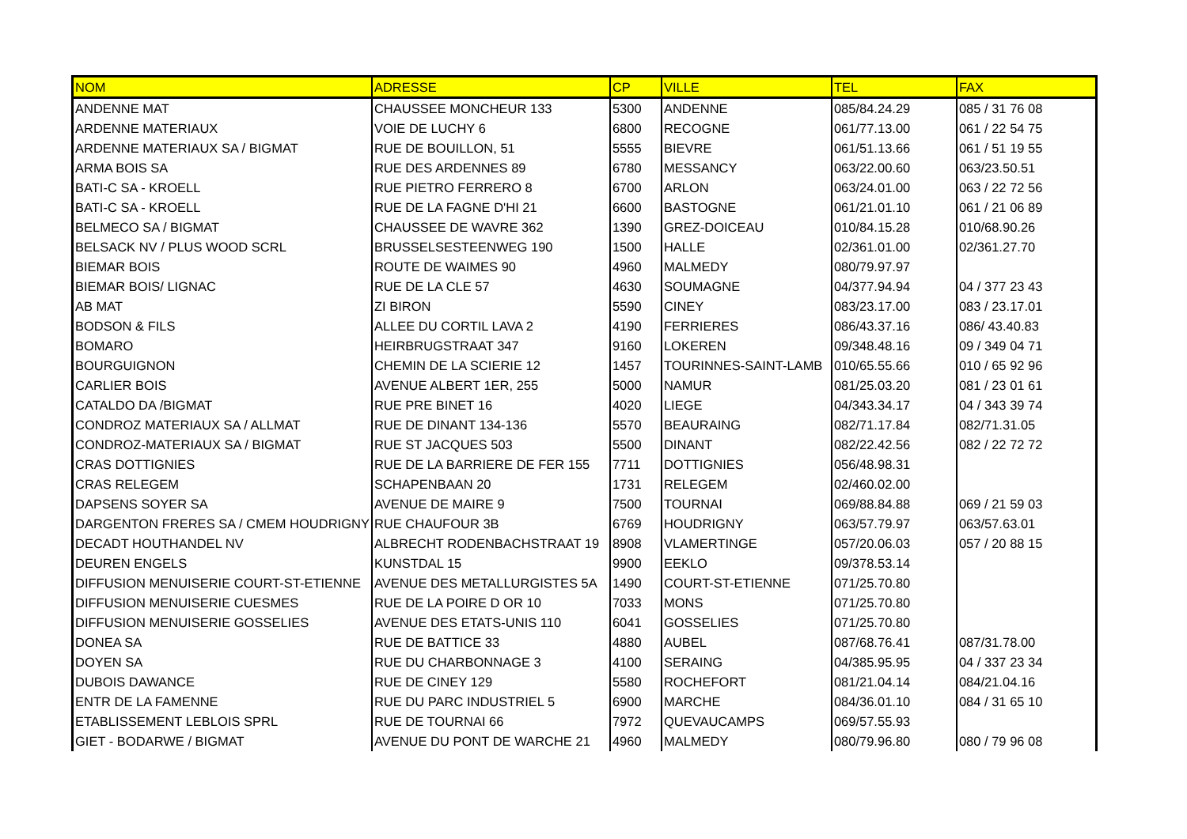| NOM | ADRESSE | CP | VILLE | TEL | FAX |
| --- | --- | --- | --- | --- | --- |
| ANDENNE MAT | CHAUSSEE MONCHEUR 133 | 5300 | ANDENNE | 085/84.24.29 | 085 / 31 76 08 |
| ARDENNE MATERIAUX | VOIE DE LUCHY 6 | 6800 | RECOGNE | 061/77.13.00 | 061 / 22 54 75 |
| ARDENNE MATERIAUX SA / BIGMAT | RUE DE BOUILLON, 51 | 5555 | BIEVRE | 061/51.13.66 | 061 / 51 19 55 |
| ARMA BOIS SA | RUE DES ARDENNES 89 | 6780 | MESSANCY | 063/22.00.60 | 063/23.50.51 |
| BATI-C SA - KROELL | RUE PIETRO FERRERO 8 | 6700 | ARLON | 063/24.01.00 | 063 / 22 72 56 |
| BATI-C SA - KROELL | RUE DE LA FAGNE D'HI 21 | 6600 | BASTOGNE | 061/21.01.10 | 061 / 21 06 89 |
| BELMECO SA / BIGMAT | CHAUSSEE DE WAVRE 362 | 1390 | GREZ-DOICEAU | 010/84.15.28 | 010/68.90.26 |
| BELSACK NV / PLUS WOOD SCRL | BRUSSELSESTEENWEG 190 | 1500 | HALLE | 02/361.01.00 | 02/361.27.70 |
| BIEMAR BOIS | ROUTE DE WAIMES 90 | 4960 | MALMEDY | 080/79.97.97 | |
| BIEMAR BOIS/ LIGNAC | RUE DE LA CLE 57 | 4630 | SOUMAGNE | 04/377.94.94 | 04 / 377 23 43 |
| AB MAT | ZI BIRON | 5590 | CINEY | 083/23.17.00 | 083 / 23.17.01 |
| BODSON & FILS | ALLEE DU CORTIL LAVA 2 | 4190 | FERRIERES | 086/43.37.16 | 086/ 43.40.83 |
| BOMARO | HEIRBRUGSTRAAT 347 | 9160 | LOKEREN | 09/348.48.16 | 09 / 349 04 71 |
| BOURGUIGNON | CHEMIN DE LA SCIERIE 12 | 1457 | TOURINNES-SAINT-LAMB | 010/65.55.66 | 010 / 65 92 96 |
| CARLIER BOIS | AVENUE ALBERT 1ER, 255 | 5000 | NAMUR | 081/25.03.20 | 081 / 23 01 61 |
| CATALDO DA /BIGMAT | RUE PRE BINET 16 | 4020 | LIEGE | 04/343.34.17 | 04 / 343 39 74 |
| CONDROZ MATERIAUX SA / ALLMAT | RUE DE DINANT 134-136 | 5570 | BEAURAING | 082/71.17.84 | 082/71.31.05 |
| CONDROZ-MATERIAUX SA / BIGMAT | RUE ST JACQUES 503 | 5500 | DINANT | 082/22.42.56 | 082 / 22 72 72 |
| CRAS DOTTIGNIES | RUE DE LA BARRIERE DE FER 155 | 7711 | DOTTIGNIES | 056/48.98.31 | |
| CRAS RELEGEM | SCHAPENBAAN 20 | 1731 | RELEGEM | 02/460.02.00 | |
| DAPSENS SOYER SA | AVENUE DE MAIRE 9 | 7500 | TOURNAI | 069/88.84.88 | 069 / 21 59 03 |
| DARGENTON FRERES SA / CMEM HOUDRIGNY | RUE CHAUFOUR 3B | 6769 | HOUDRIGNY | 063/57.79.97 | 063/57.63.01 |
| DECADT HOUTHANDEL NV | ALBRECHT RODENBACHSTRAAT 19 | 8908 | VLAMERTINGE | 057/20.06.03 | 057 / 20 88 15 |
| DEUREN ENGELS | KUNSTDAL 15 | 9900 | EEKLO | 09/378.53.14 | |
| DIFFUSION MENUISERIE COURT-ST-ETIENNE | AVENUE DES METALLURGISTES 5A | 1490 | COURT-ST-ETIENNE | 071/25.70.80 | |
| DIFFUSION MENUISERIE CUESMES | RUE DE LA POIRE D OR 10 | 7033 | MONS | 071/25.70.80 | |
| DIFFUSION MENUISERIE GOSSELIES | AVENUE DES ETATS-UNIS 110 | 6041 | GOSSELIES | 071/25.70.80 | |
| DONEA SA | RUE DE BATTICE 33 | 4880 | AUBEL | 087/68.76.41 | 087/31.78.00 |
| DOYEN SA | RUE DU CHARBONNAGE 3 | 4100 | SERAING | 04/385.95.95 | 04 / 337 23 34 |
| DUBOIS DAWANCE | RUE DE CINEY 129 | 5580 | ROCHEFORT | 081/21.04.14 | 084/21.04.16 |
| ENTR DE LA FAMENNE | RUE DU PARC INDUSTRIEL 5 | 6900 | MARCHE | 084/36.01.10 | 084 / 31 65 10 |
| ETABLISSEMENT LEBLOIS SPRL | RUE DE TOURNAI 66 | 7972 | QUEVAUCAMPS | 069/57.55.93 | |
| GIET - BODARWE / BIGMAT | AVENUE DU PONT DE WARCHE 21 | 4960 | MALMEDY | 080/79.96.80 | 080 / 79 96 08 |